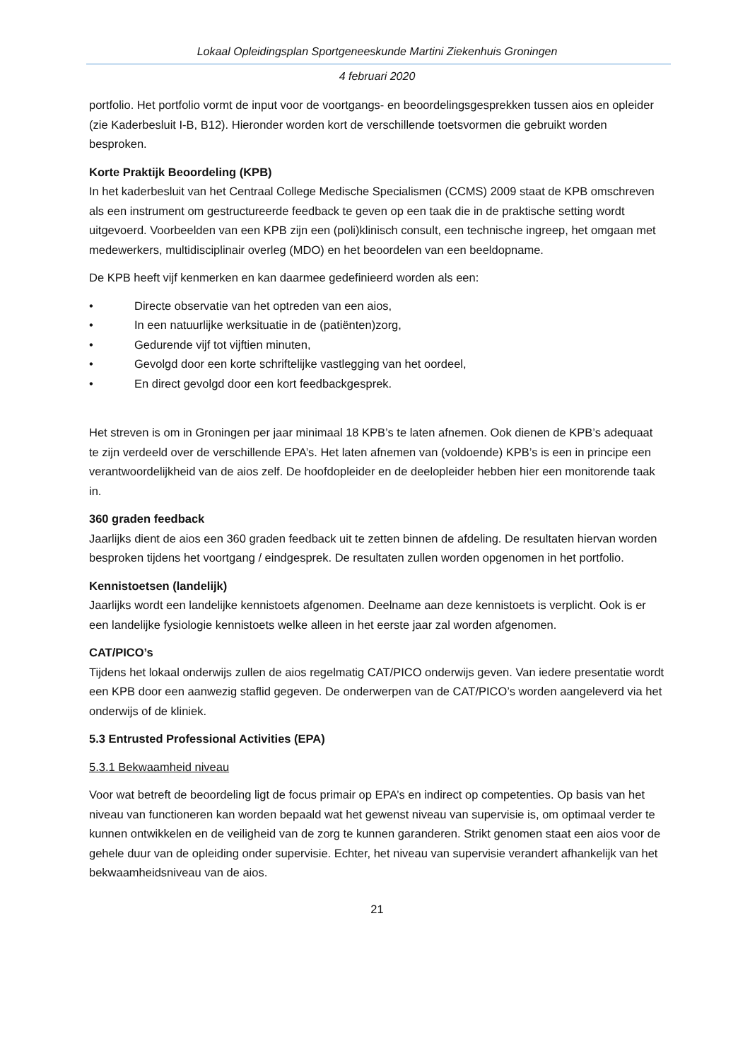Lokaal Opleidingsplan Sportgeneeskunde Martini Ziekenhuis Groningen
4 februari 2020
portfolio. Het portfolio vormt de input voor de voortgangs- en beoordelingsgesprekken tussen aios en opleider (zie Kaderbesluit I-B, B12). Hieronder worden kort de verschillende toetsvormen die gebruikt worden besproken.
Korte Praktijk Beoordeling (KPB)
In het kaderbesluit van het Centraal College Medische Specialismen (CCMS) 2009 staat de KPB omschreven als een instrument om gestructureerde feedback te geven op een taak die in de praktische setting wordt uitgevoerd. Voorbeelden van een KPB zijn een (poli)klinisch consult, een technische ingreep, het omgaan met medewerkers, multidisciplinair overleg (MDO) en het beoordelen van een beeldopname.
De KPB heeft vijf kenmerken en kan daarmee gedefinieerd worden als een:
• Directe observatie van het optreden van een aios,
• In een natuurlijke werksituatie in de (patiënten)zorg,
• Gedurende vijf tot vijftien minuten,
• Gevolgd door een korte schriftelijke vastlegging van het oordeel,
• En direct gevolgd door een kort feedbackgesprek.
Het streven is om in Groningen per jaar minimaal 18 KPB’s te laten afnemen. Ook dienen de KPB’s adequaat te zijn verdeeld over de verschillende EPA’s. Het laten afnemen van (voldoende) KPB’s is een in principe een verantwoordelijkheid van de aios zelf. De hoofdopleider en de deelopleider hebben hier een monitorende taak in.
360 graden feedback
Jaarlijks dient de aios een 360 graden feedback uit te zetten binnen de afdeling. De resultaten hiervan worden besproken tijdens het voortgang / eindgesprek. De resultaten zullen worden opgenomen in het portfolio.
Kennistoetsen (landelijk)
Jaarlijks wordt een landelijke kennistoets afgenomen. Deelname aan deze kennistoets is verplicht. Ook is er een landelijke fysiologie kennistoets welke alleen in het eerste jaar zal worden afgenomen.
CAT/PICO’s
Tijdens het lokaal onderwijs zullen de aios regelmatig CAT/PICO onderwijs geven. Van iedere presentatie wordt een KPB door een aanwezig staflid gegeven. De onderwerpen van de CAT/PICO’s worden aangeleverd via het onderwijs of de kliniek.
5.3 Entrusted Professional Activities (EPA)
5.3.1 Bekwaamheid niveau
Voor wat betreft de beoordeling ligt de focus primair op EPA’s en indirect op competenties. Op basis van het niveau van functioneren kan worden bepaald wat het gewenst niveau van supervisie is, om optimaal verder te kunnen ontwikkelen en de veiligheid van de zorg te kunnen garanderen. Strikt genomen staat een aios voor de gehele duur van de opleiding onder supervisie. Echter, het niveau van supervisie verandert afhankelijk van het bekwaamheidsniveau van de aios.
21